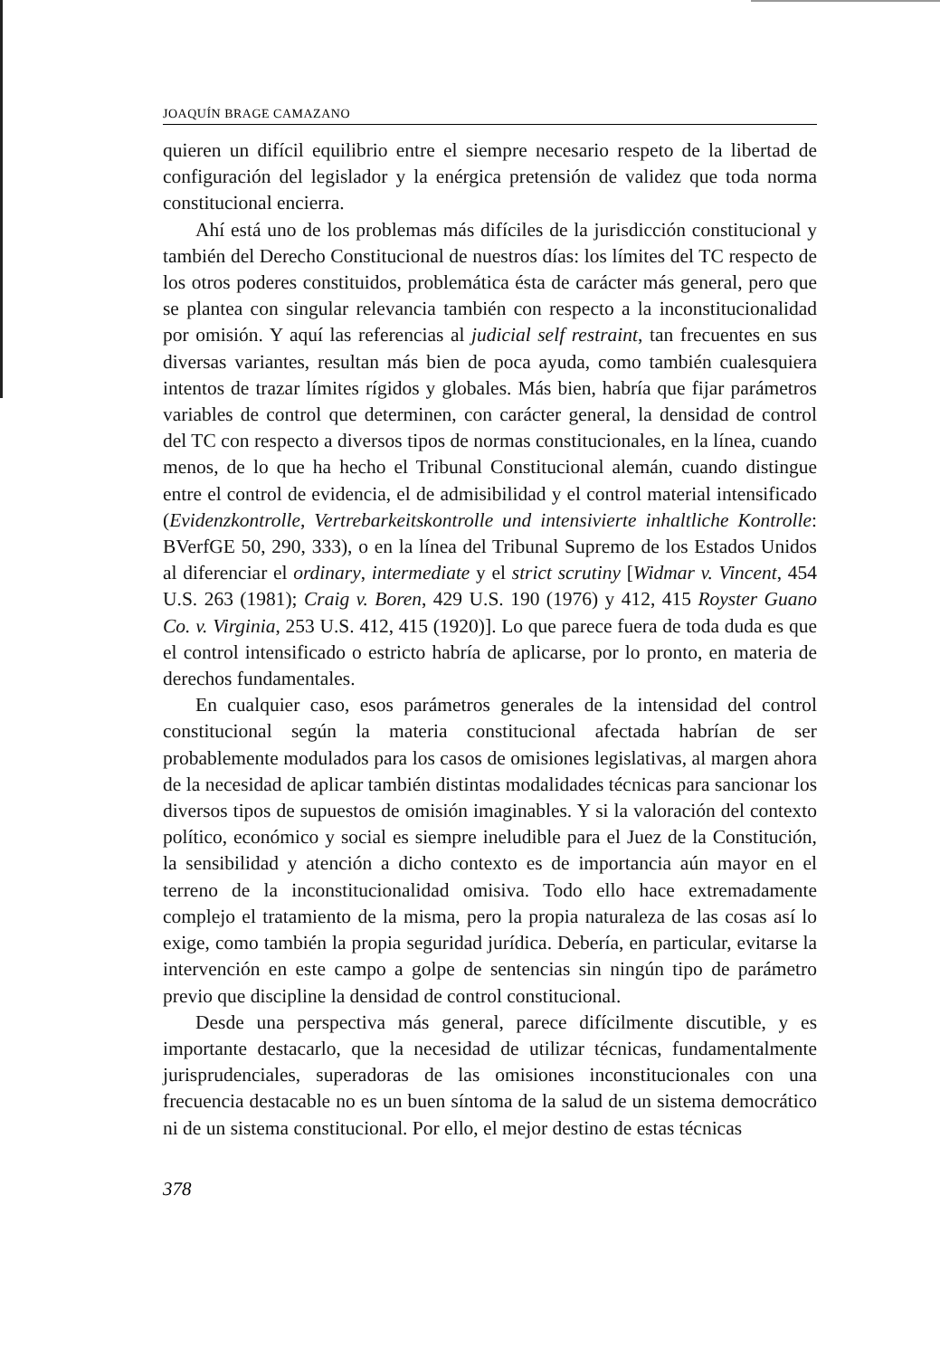JOAQUÍN BRAGE CAMAZANO
quieren un difícil equilibrio entre el siempre necesario respeto de la libertad de configuración del legislador y la enérgica pretensión de validez que toda norma constitucional encierra.
Ahí está uno de los problemas más difíciles de la jurisdicción constitucional y también del Derecho Constitucional de nuestros días: los límites del TC respecto de los otros poderes constituidos, problemática ésta de carácter más general, pero que se plantea con singular relevancia también con respecto a la inconstitucionalidad por omisión. Y aquí las referencias al judicial self restraint, tan frecuentes en sus diversas variantes, resultan más bien de poca ayuda, como también cualesquiera intentos de trazar límites rígidos y globales. Más bien, habría que fijar parámetros variables de control que determinen, con carácter general, la densidad de control del TC con respecto a diversos tipos de normas constitucionales, en la línea, cuando menos, de lo que ha hecho el Tribunal Constitucional alemán, cuando distingue entre el control de evidencia, el de admisibilidad y el control material intensificado (Evidenzkontrolle, Vertrebarkeitskontrolle und intensivierte inhaltliche Kontrolle: BVerfGE 50, 290, 333), o en la línea del Tribunal Supremo de los Estados Unidos al diferenciar el ordinary, intermediate y el strict scrutiny [Widmar v. Vincent, 454 U.S. 263 (1981); Craig v. Boren, 429 U.S. 190 (1976) y 412, 415 Royster Guano Co. v. Virginia, 253 U.S. 412, 415 (1920)]. Lo que parece fuera de toda duda es que el control intensificado o estricto habría de aplicarse, por lo pronto, en materia de derechos fundamentales.
En cualquier caso, esos parámetros generales de la intensidad del control constitucional según la materia constitucional afectada habrían de ser probablemente modulados para los casos de omisiones legislativas, al margen ahora de la necesidad de aplicar también distintas modalidades técnicas para sancionar los diversos tipos de supuestos de omisión imaginables. Y si la valoración del contexto político, económico y social es siempre ineludible para el Juez de la Constitución, la sensibilidad y atención a dicho contexto es de importancia aún mayor en el terreno de la inconstitucionalidad omisiva. Todo ello hace extremadamente complejo el tratamiento de la misma, pero la propia naturaleza de las cosas así lo exige, como también la propia seguridad jurídica. Debería, en particular, evitarse la intervención en este campo a golpe de sentencias sin ningún tipo de parámetro previo que discipline la densidad de control constitucional.
Desde una perspectiva más general, parece difícilmente discutible, y es importante destacarlo, que la necesidad de utilizar técnicas, fundamentalmente jurisprudenciales, superadoras de las omisiones inconstitucionales con una frecuencia destacable no es un buen síntoma de la salud de un sistema democrático ni de un sistema constitucional. Por ello, el mejor destino de estas técnicas
378